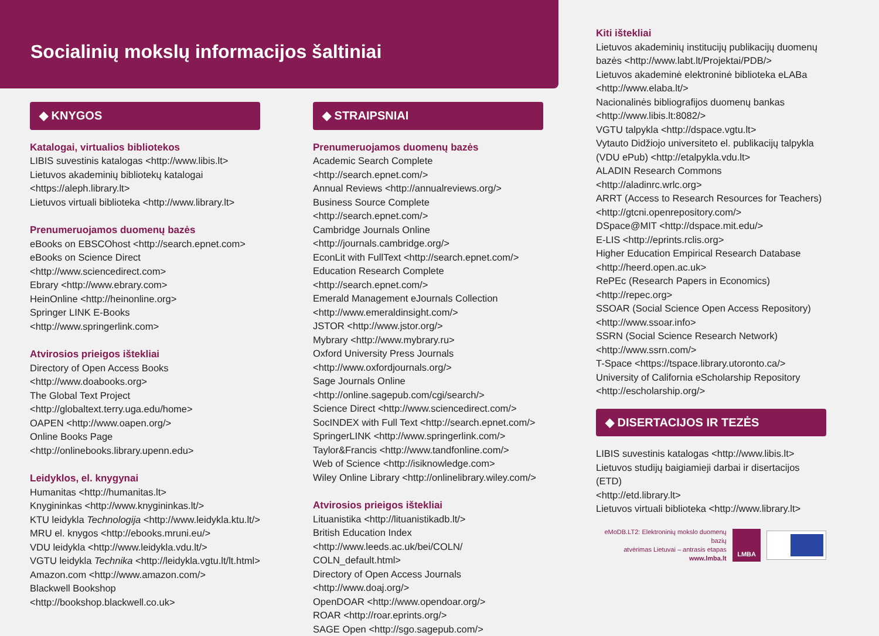Socialinių mokslų informacijos šaltiniai
◆ KNYGOS
Katalogai, virtualios bibliotekos
LIBIS suvestinis katalogas <http://www.libis.lt>
Lietuvos akademinių bibliotekų katalogai <https://aleph.library.lt>
Lietuvos virtuali biblioteka <http://www.library.lt>
Prenumeruojamos duomenų bazės
eBooks on EBSCOhost <http://search.epnet.com>
eBooks on Science Direct <http://www.sciencedirect.com>
Ebrary <http://www.ebrary.com>
HeinOnline <http://heinonline.org>
Springer LINK E-Books <http://www.springerlink.com>
Atvirosios prieigos ištekliai
Directory of Open Access Books
<http://www.doabooks.org>
The Global Text Project
<http://globaltext.terry.uga.edu/home>
OAPEN <http://www.oapen.org/>
Online Books Page <http://onlinebooks.library.upenn.edu>
Leidyklos, el. knygynai
Humanitas <http://humanitas.lt>
Knygininkas <http://www.knygininkas.lt/>
KTU leidykla Technologija <http://www.leidykla.ktu.lt/>
MRU el. knygos <http://ebooks.mruni.eu/>
VDU leidykla <http://www.leidykla.vdu.lt/>
VGTU leidykla Technika <http://leidykla.vgtu.lt/lt.html>
Amazon.com <http://www.amazon.com/>
Blackwell Bookshop <http://bookshop.blackwell.co.uk>
◆ STRAIPSNIAI
Prenumeruojamos duomenų bazės
Academic Search Complete <http://search.epnet.com/>
Annual Reviews <http://annualreviews.org/>
Business Source Complete <http://search.epnet.com/>
Cambridge Journals Online <http://journals.cambridge.org/>
EconLit with FullText <http://search.epnet.com/>
Education Research Complete <http://search.epnet.com/>
Emerald Management eJournals Collection
<http://www.emeraldinsight.com/>
JSTOR <http://www.jstor.org/>
Mybrary <http://www.mybrary.ru>
Oxford University Press Journals
<http://www.oxfordjournals.org/>
Sage Journals Online <http://online.sagepub.com/cgi/search/>
Science Direct <http://www.sciencedirect.com/>
SocINDEX with Full Text <http://search.epnet.com/>
SpringerLINK <http://www.springerlink.com/>
Taylor&Francis <http://www.tandfonline.com/>
Web of Science <http://isiknowledge.com>
Wiley Online Library <http://onlinelibrary.wiley.com/>
Atvirosios prieigos ištekliai
Lituanistika <http://lituanistikadb.lt/>
British Education Index <http://www.leeds.ac.uk/bei/COLN/ COLN_default.html>
Directory of Open Access Journals <http://www.doaj.org/>
OpenDOAR <http://www.opendoar.org/>
ROAR <http://roar.eprints.org/>
SAGE Open <http://sgo.sagepub.com/>
Kiti ištekliai
Lietuvos akademinių institucijų publikacijų duomenų bazės <http://www.labt.lt/Projektai/PDB/>
Lietuvos akademinė elektroninė biblioteka eLABa
<http://www.elaba.lt/>
Nacionalinės bibliografijos duomenų bankas
<http://www.libis.lt:8082/>
VGTU talpykla <http://dspace.vgtu.lt>
Vytauto Didžiojo universiteto el. publikacijų talpykla (VDU ePub) <http://etalpykla.vdu.lt>
ALADIN Research Commons <http://aladinrc.wrlc.org>
ARRT (Access to Research Resources for Teachers)
<http://gtcni.openrepository.com/>
DSpace@MIT <http://dspace.mit.edu/>
E-LIS <http://eprints.rclis.org>
Higher Education Empirical Research Database
<http://heerd.open.ac.uk>
RePEc (Research Papers in Economics) <http://repec.org>
SSOAR (Social Science Open Access Repository)
<http://www.ssoar.info>
SSRN (Social Science Research Network)
<http://www.ssrn.com/>
T-Space <https://tspace.library.utoronto.ca/>
University of California eScholarship Repository
<http://escholarship.org/>
◆ DISERTACIJOS IR TEZĖS
LIBIS suvestinis katalogas <http://www.libis.lt>
Lietuvos studijų baigiamieji darbai ir disertacijos (ETD)
<http://etd.library.lt>
Lietuvos virtuali biblioteka <http://www.library.lt>
eMoDB.LT2: Elektroninių mokslo duomenų bazių
atvėrimas Lietuvai – antrasis etapas
www.lmba.lt
LMBA